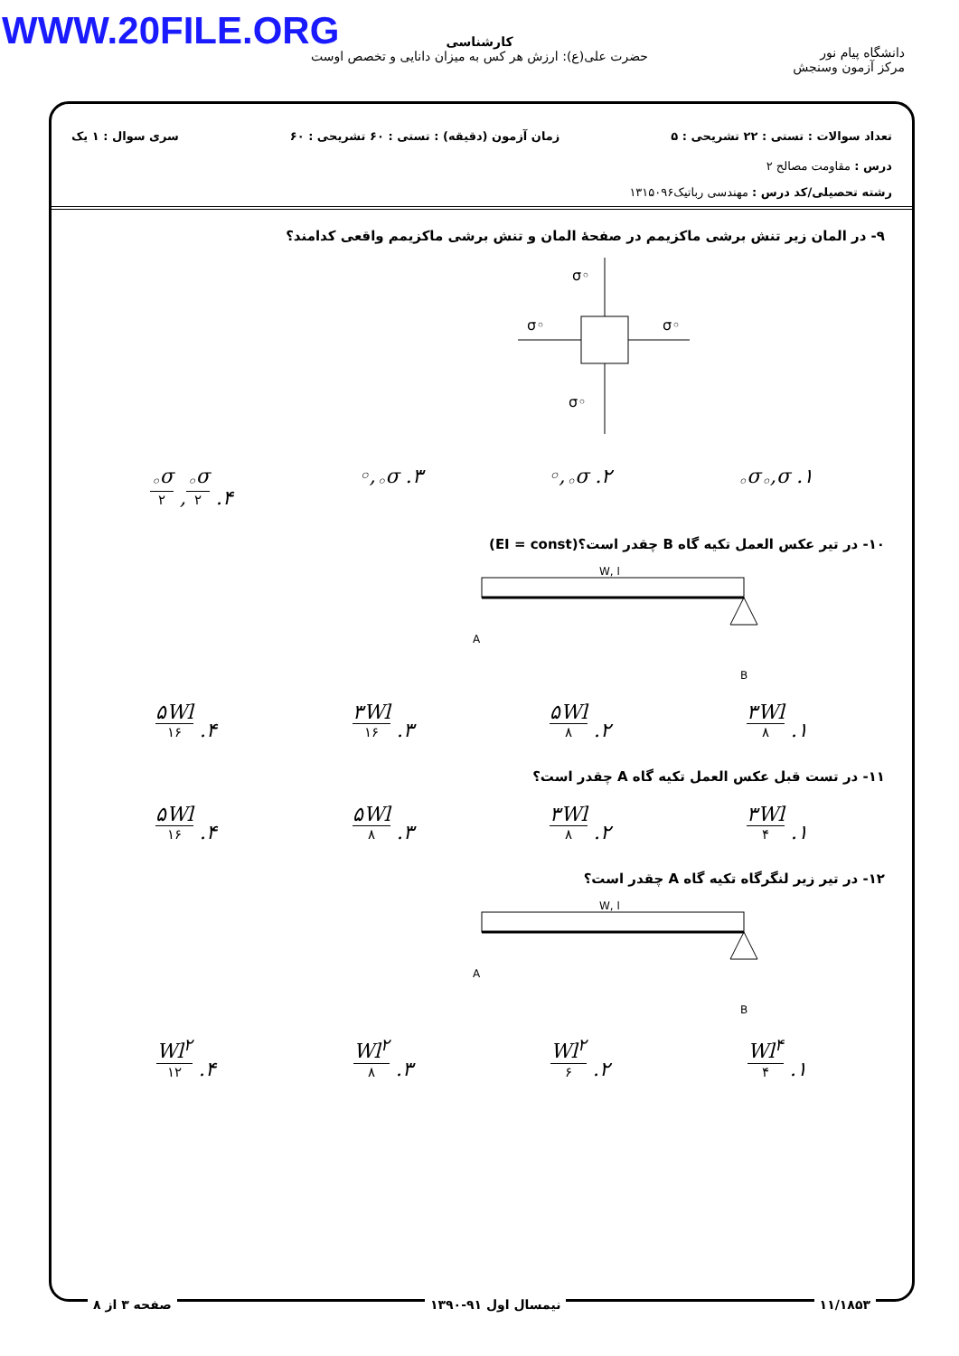WWW.20FILE.ORG
کارشناسی
حضرت علی(ع): ارزش هر کس به میزان دانایی و تخصص اوست
دانشگاه پیام نور
مرکز آزمون وسنجش
تعداد سوالات : تستی : ۲۲ تشریحی : ۵ زمان آزمون (دقیقه) : تستی : ۶۰ تشریحی : ۶۰ سری سوال : ۱ یک
درس : مقاومت مصالح ۲
رشته تحصیلی/کد درس : مهندسی رباتیک۱۳۱۵۰۹۶
۹- در المان زیر تنش برشی ماکزیمم در صفحهٔ المان و تنش برشی ماکزیمم واقعی کدامند؟
σ◦
σ◦
σ◦
σ◦
۱. σ<sub>◦</sub>,σ<sub>◦</sub> ۲. σ<sub>◦</sub>,◦ ۳. σ<sub>◦</sub>,◦ ۴. σ<sub>◦</sub> ۲, σ<sub>◦</sub> ۲
۱۰- در تیر عکس العمل تکیه گاه B چقدر است؟(EI = const)
W, l
A
B
۱. ۳Wl ۸
۲. ۵Wl ۸
۳. ۳Wl ۱۶
۴. ۵Wl ۱۶
۱۱- در تست قبل عکس العمل تکیه گاه A چقدر است؟
۱. ۳Wl ۴
۲. ۳Wl ۸
۳. ۵Wl ۸
۴. ۵Wl ۱۶
۱۲- در تیر زیر لنگرگاه تکیه گاه A چقدر است؟
W, l
A
B
۱. Wl<sup>۴</sup> ۴
۲. Wl<sup>۲</sup> ۶
۳. Wl<sup>۲</sup> ۸
۴. Wl<sup>۲</sup> ۱۲
۱۱/۱۸۵۳ نیمسال اول ۹۱-۱۳۹۰ صفحه ۳ از ۸